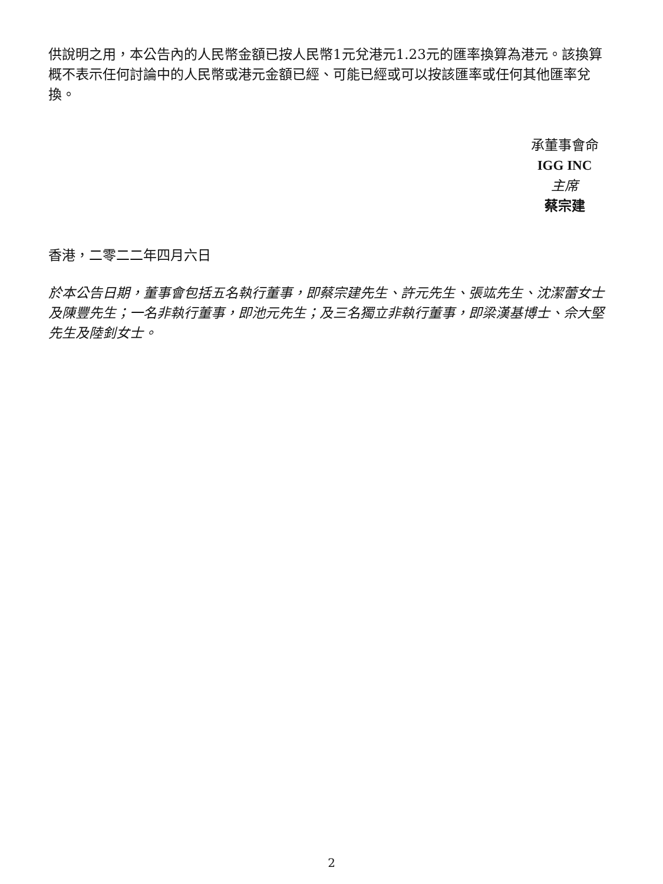供說明之用，本公告內的人民幣金額已按人民幣1元兌港元1.23元的匯率換算為港元。該換算概不表示任何討論中的人民幣或港元金額已經、可能已經或可以按該匯率或任何其他匯率兌換。
承董事會命
IGG INC
主席
蔡宗建
香港，二零二二年四月六日
於本公告日期，董事會包括五名執行董事，即蔡宗建先生、許元先生、張竑先生、沈潔蕾女士及陳豐先生；一名非執行董事，即池元先生；及三名獨立非執行董事，即梁漢基博士、佘大堅先生及陸釗女士。
2